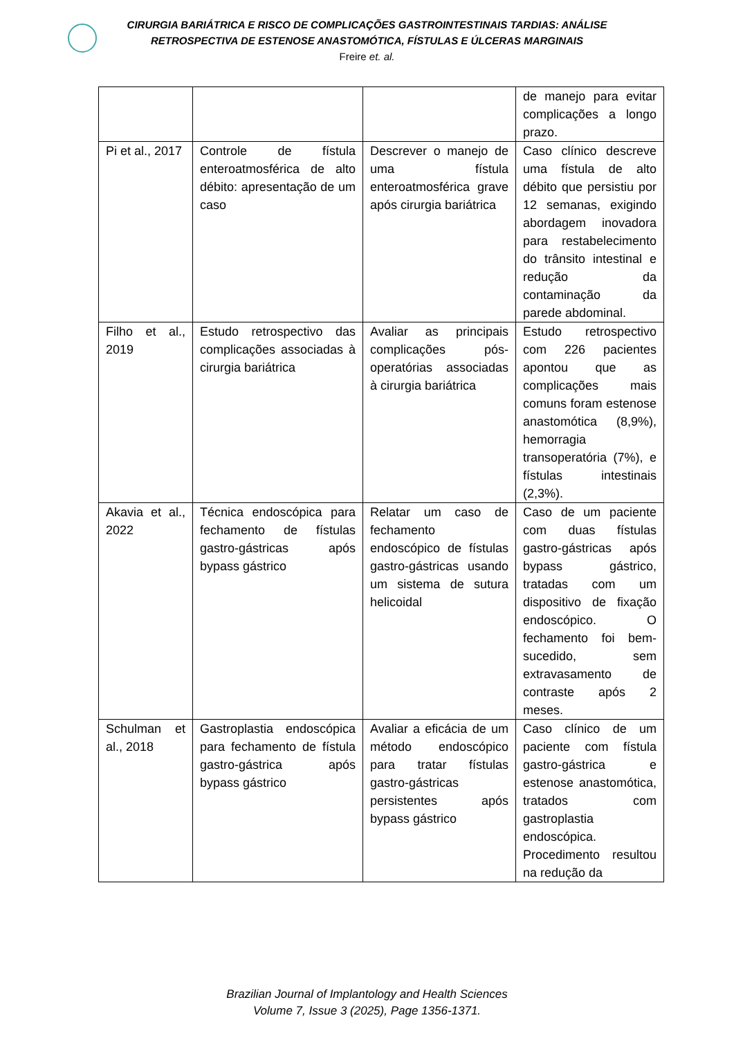CIRURGIA BARIÁTRICA E RISCO DE COMPLICAÇÕES GASTROINTESTINAIS TARDIAS: ANÁLISE
RETROSPECTIVA DE ESTENOSE ANASTOMÓTICA, FÍSTULAS E ÚLCERAS MARGINAIS
Freire et. al.
| | | | de manejo para evitar complicações a longo prazo. |
| Pi et al., 2017 | Controle de fístula enteroatmosférica de alto débito: apresentação de um caso | Descrever o manejo de uma fístula enteroatmosférica grave após cirurgia bariátrica | Caso clínico descreve uma fístula de alto débito que persistiu por 12 semanas, exigindo abordagem inovadora para restabelecimento do trânsito intestinal e redução da contaminação da parede abdominal. |
| Filho et al., 2019 | Estudo retrospectivo das complicações associadas à cirurgia bariátrica | Avaliar as principais complicações pós-operatórias associadas à cirurgia bariátrica | Estudo retrospectivo com 226 pacientes apontou que as complicações mais comuns foram estenose anastomótica (8,9%), hemorragia transoperatória (7%), e fístulas intestinais (2,3%). |
| Akavia et al., 2022 | Técnica endoscópica para fechamento de fístulas gastro-gástricas após bypass gástrico | Relatar um caso de fechamento endoscópico de fístulas gastro-gástricas usando um sistema de sutura helicoidal | Caso de um paciente com duas fístulas gastro-gástricas após bypass gástrico, tratadas com um dispositivo de fixação endoscópico. O fechamento foi bem-sucedido, sem extravasamento de contraste após 2 meses. |
| Schulman et al., 2018 | Gastroplastia endoscópica para fechamento de fístula gastro-gástrica após bypass gástrico | Avaliar a eficácia de um método endoscópico para tratar fístulas gastro-gástricas persistentes após bypass gástrico | Caso clínico de um paciente com fístula gastro-gástrica e estenose anastomótica, tratados com gastroplastia endoscópica. Procedimento resultou na redução da |
Brazilian Journal of Implantology and Health Sciences
Volume 7, Issue 3 (2025), Page 1356-1371.